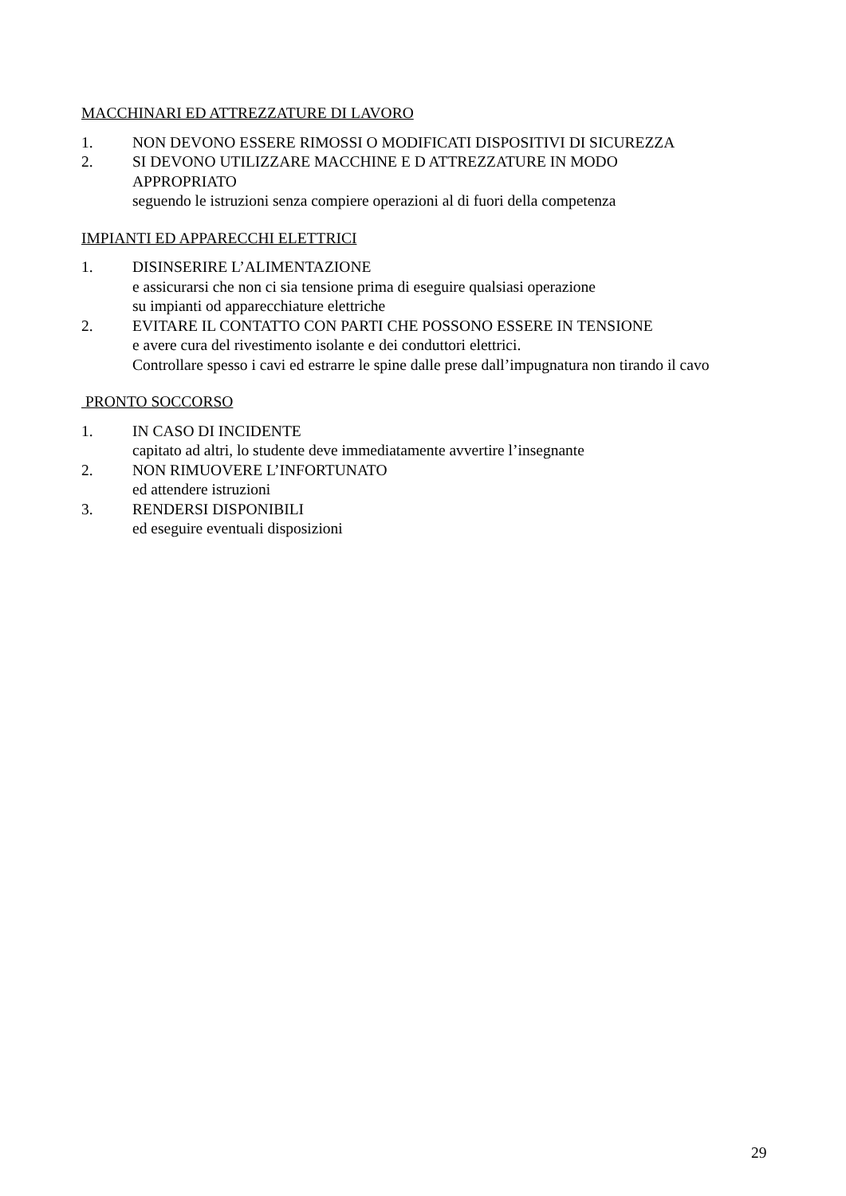MACCHINARI ED ATTREZZATURE DI LAVORO
1. NON DEVONO ESSERE RIMOSSI O MODIFICATI DISPOSITIVI DI SICUREZZA
2. SI DEVONO UTILIZZARE MACCHINE E D ATTREZZATURE IN MODO
APPROPRIATO
seguendo le istruzioni senza compiere operazioni al di fuori della competenza
IMPIANTI ED APPARECCHI ELETTRICI
1. DISINSERIRE L’ALIMENTAZIONE
e assicurarsi che non ci sia tensione prima di eseguire qualsiasi operazione
su impianti od apparecchiature elettriche
2. EVITARE IL CONTATTO CON PARTI CHE POSSONO ESSERE IN TENSIONE
e avere cura del rivestimento isolante e dei conduttori elettrici.
Controllare spesso i cavi ed estrarre le spine dalle prese dall’impugnatura non tirando il cavo
PRONTO SOCCORSO
1. IN CASO DI INCIDENTE
capitato ad altri, lo studente deve immediatamente avvertire l’insegnante
2. NON RIMUOVERE L’INFORTUNATO
ed attendere istruzioni
3. RENDERSI DISPONIBILI
ed eseguire eventuali disposizioni
29